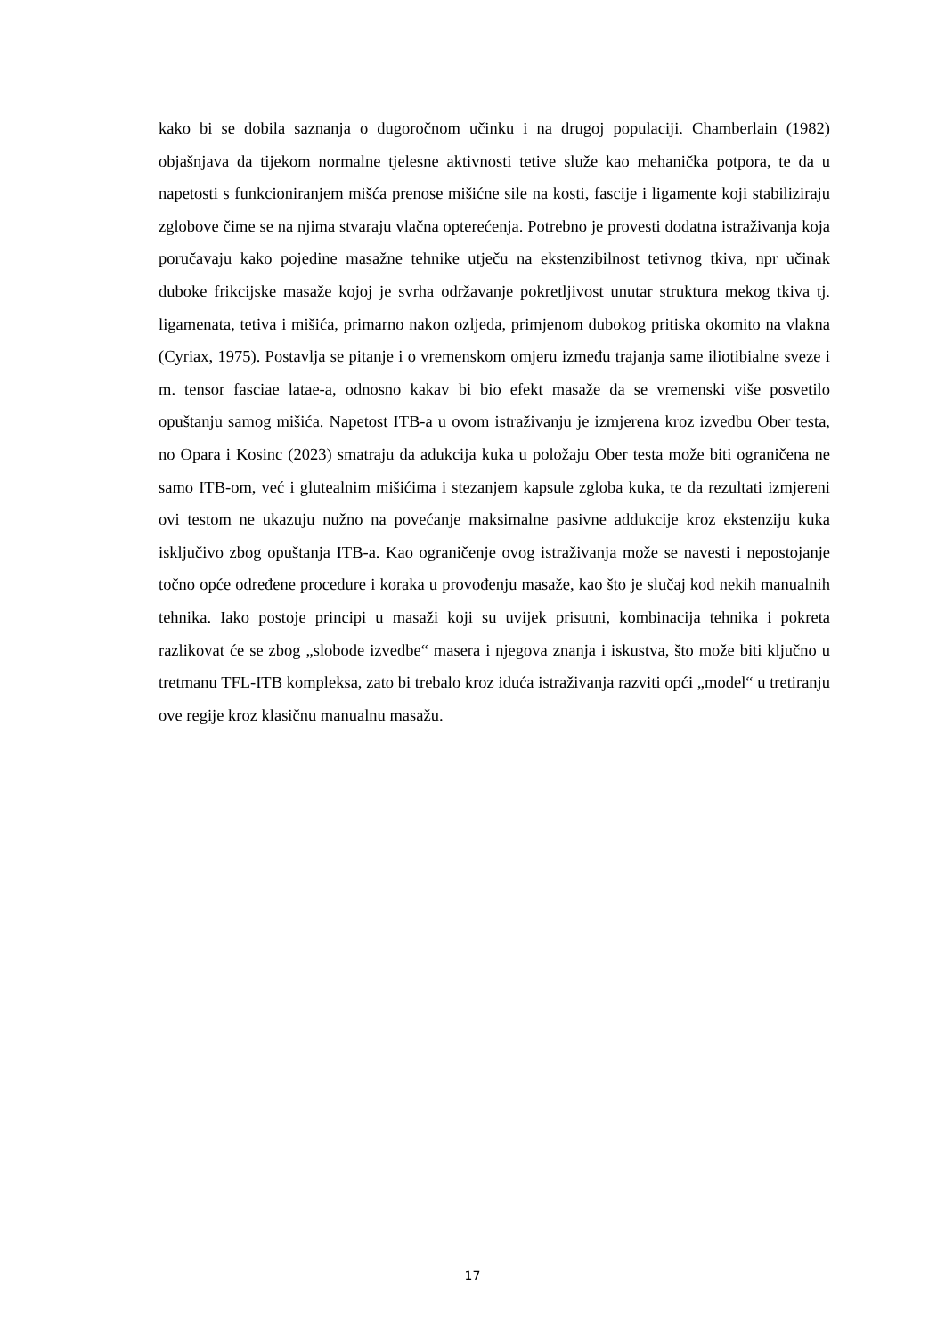kako bi se dobila saznanja o dugoročnom učinku i na drugoj populaciji. Chamberlain (1982) objašnjava da tijekom normalne tjelesne aktivnosti tetive služe kao mehanička potpora, te da u napetosti s funkcioniranjem mišća prenose mišićne sile na kosti, fascije i ligamente koji stabiliziraju zglobove čime se na njima stvaraju vlačna opterećenja. Potrebno je provesti dodatna istraživanja koja poručavaju kako pojedine masažne tehnike utječu na ekstenzibilnost tetivnog tkiva, npr učinak duboke frikcijske masaže kojoj je svrha održavanje pokretljivost unutar struktura mekog tkiva tj. ligamenata, tetiva i mišića, primarno nakon ozljeda, primjenom dubokog pritiska okomito na vlakna (Cyriax, 1975). Postavlja se pitanje i o vremenskom omjeru između trajanja same iliotibialne sveze i m. tensor fasciae latae-a, odnosno kakav bi bio efekt masaže da se vremenski više posvetilo opuštanju samog mišića. Napetost ITB-a u ovom istraživanju je izmjerena kroz izvedbu Ober testa, no Opara i Kosinc (2023) smatraju da adukcija kuka u položaju Ober testa može biti ograničena ne samo ITB-om, već i glutealnim mišićima i stezanjem kapsule zgloba kuka, te da rezultati izmjereni ovi testom ne ukazuju nužno na povećanje maksimalne pasivne addukcije kroz ekstenziju kuka isključivo zbog opuštanja ITB-a. Kao ograničenje ovog istraživanja može se navesti i nepostojanje točno opće određene procedure i koraka u provođenju masaže, kao što je slučaj kod nekih manualnih tehnika. Iako postoje principi u masaži koji su uvijek prisutni, kombinacija tehnika i pokreta razlikovat će se zbog „slobode izvedbe“ masera i njegova znanja i iskustva, što može biti ključno u tretmanu TFL-ITB kompleksa, zato bi trebalo kroz iduća istraživanja razviti opći „model“ u tretiranju ove regije kroz klasičnu manualnu masažu.
17